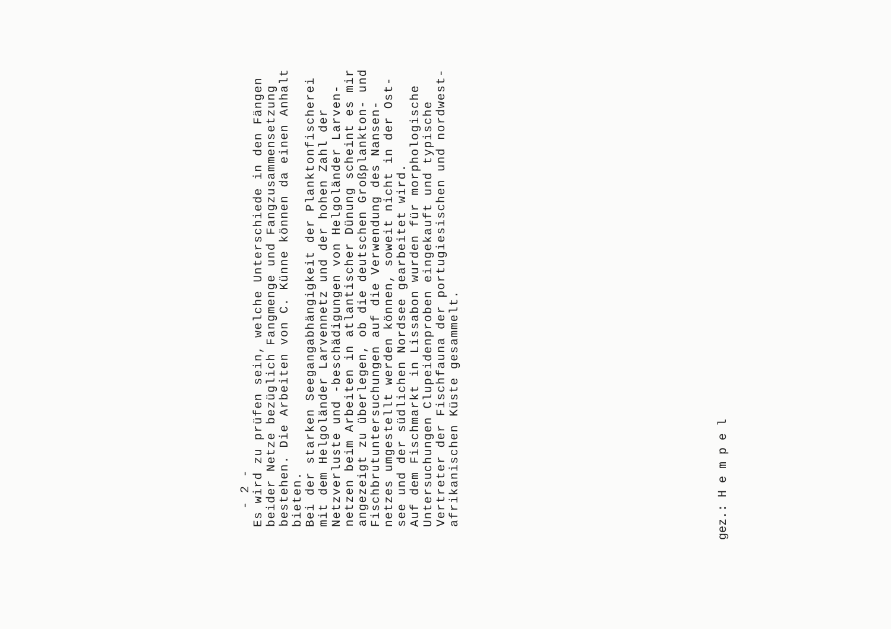- 2 -
Es wird zu prüfen sein, welche Unterschiede in den Fängen beider Netze bezüglich Fangmenge und Fangzusammensetzung bestehen. Die Arbeiten von C. Künne können da einen Anhalt bieten.
Bei der starken Seegangabhängigkeit der Planktonfischerei mit dem Helgoländer Larvennetz und der hohen Zahl der Netzverluste und -beschädigungen von Helgoländer Larven- netzen beim Arbeiten in atlantischer Dünung scheint es mir angezeigt zu überlegen, ob die deutschen Großplankton- und Fischbrutuntersuchungen auf die Verwendung des Nansen- netzes umgestellt werden können, soweit nicht in der Ost- see und der südlichen Nordsee gearbeitet wird.
Auf dem Fischmarkt in Lissabon wurden für morphologische Untersuchungen Clupeidenproben eingekauft und typische Vertreter der Fischfauna der portugiesischen und nordwest- afrikanischen Küste gesammelt.
gez.: H e m p e l